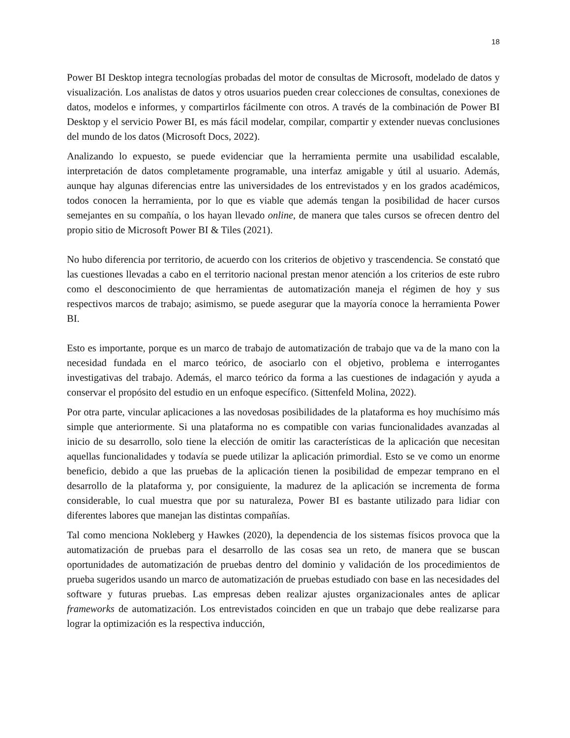18
Power BI Desktop integra tecnologías probadas del motor de consultas de Microsoft, modelado de datos y visualización. Los analistas de datos y otros usuarios pueden crear colecciones de consultas, conexiones de datos, modelos e informes, y compartirlos fácilmente con otros. A través de la combinación de Power BI Desktop y el servicio Power BI, es más fácil modelar, compilar, compartir y extender nuevas conclusiones del mundo de los datos (Microsoft Docs, 2022).
Analizando lo expuesto, se puede evidenciar que la herramienta permite una usabilidad escalable, interpretación de datos completamente programable, una interfaz amigable y útil al usuario. Además, aunque hay algunas diferencias entre las universidades de los entrevistados y en los grados académicos, todos conocen la herramienta, por lo que es viable que además tengan la posibilidad de hacer cursos semejantes en su compañía, o los hayan llevado online, de manera que tales cursos se ofrecen dentro del propio sitio de Microsoft Power BI & Tiles (2021).
No hubo diferencia por territorio, de acuerdo con los criterios de objetivo y trascendencia. Se constató que las cuestiones llevadas a cabo en el territorio nacional prestan menor atención a los criterios de este rubro como el desconocimiento de que herramientas de automatización maneja el régimen de hoy y sus respectivos marcos de trabajo; asimismo, se puede asegurar que la mayoría conoce la herramienta Power BI.
Esto es importante, porque es un marco de trabajo de automatización de trabajo que va de la mano con la necesidad fundada en el marco teórico, de asociarlo con el objetivo, problema e interrogantes investigativas del trabajo. Además, el marco teórico da forma a las cuestiones de indagación y ayuda a conservar el propósito del estudio en un enfoque específico. (Sittenfeld Molina, 2022).
Por otra parte, vincular aplicaciones a las novedosas posibilidades de la plataforma es hoy muchísimo más simple que anteriormente. Si una plataforma no es compatible con varias funcionalidades avanzadas al inicio de su desarrollo, solo tiene la elección de omitir las características de la aplicación que necesitan aquellas funcionalidades y todavía se puede utilizar la aplicación primordial. Esto se ve como un enorme beneficio, debido a que las pruebas de la aplicación tienen la posibilidad de empezar temprano en el desarrollo de la plataforma y, por consiguiente, la madurez de la aplicación se incrementa de forma considerable, lo cual muestra que por su naturaleza, Power BI es bastante utilizado para lidiar con diferentes labores que manejan las distintas compañías.
Tal como menciona Nokleberg y Hawkes (2020), la dependencia de los sistemas físicos provoca que la automatización de pruebas para el desarrollo de las cosas sea un reto, de manera que se buscan oportunidades de automatización de pruebas dentro del dominio y validación de los procedimientos de prueba sugeridos usando un marco de automatización de pruebas estudiado con base en las necesidades del software y futuras pruebas. Las empresas deben realizar ajustes organizacionales antes de aplicar frameworks de automatización. Los entrevistados coinciden en que un trabajo que debe realizarse para lograr la optimización es la respectiva inducción,